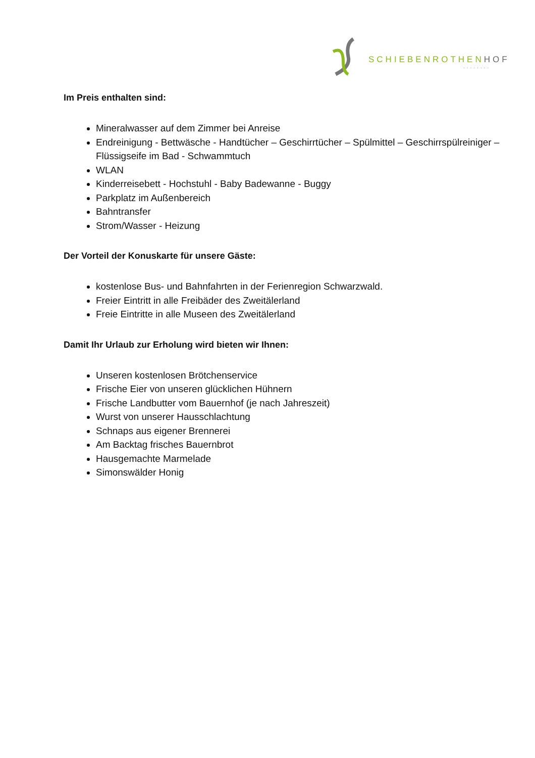SCHIEBENROTHENHOF
........
Im Preis enthalten sind:
Mineralwasser auf dem Zimmer bei Anreise
Endreinigung - Bettwäsche - Handtücher – Geschirrtücher – Spülmittel – Geschirrspülreiniger – Flüssigseife im Bad - Schwammtuch
WLAN
Kinderreisebett - Hochstuhl - Baby Badewanne - Buggy
Parkplatz im Außenbereich
Bahntransfer
Strom/Wasser - Heizung
Der Vorteil der Konuskarte für unsere Gäste:
kostenlose Bus- und Bahnfahrten in der Ferienregion Schwarzwald.
Freier Eintritt in alle Freibäder des Zweitälerland
Freie Eintritte in alle Museen des Zweitälerland
Damit Ihr Urlaub zur Erholung wird bieten wir Ihnen:
Unseren kostenlosen Brötchenservice
Frische Eier von unseren glücklichen Hühnern
Frische Landbutter vom Bauernhof (je nach Jahreszeit)
Wurst von unserer Hausschlachtung
Schnaps aus eigener Brennerei
Am Backtag frisches Bauernbrot
Hausgemachte Marmelade
Simonswälder Honig